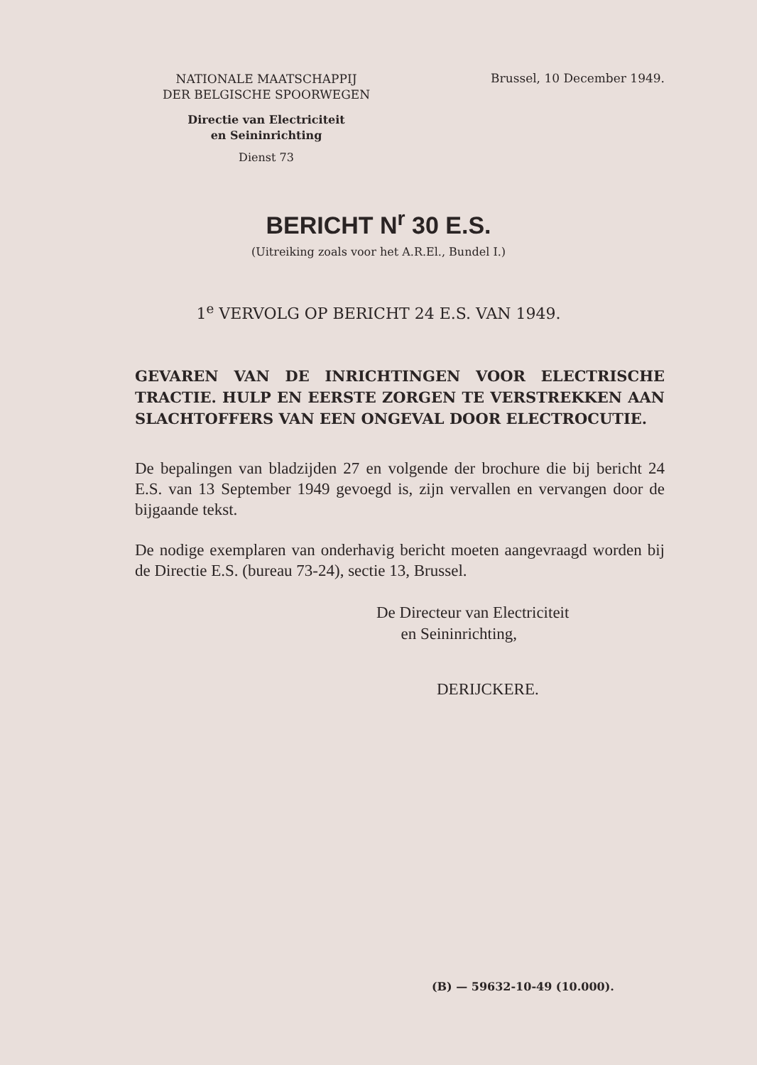NATIONALE MAATSCHAPPIJ
DER BELGISCHE SPOORWEGEN
Directie van Electriciteit
en Seininrichting
Dienst 73
Brussel, 10 December 1949.
BERICHT N<sup>r</sup> 30 E.S.
(Uitreiking zoals voor het A.R.El., Bundel I.)
1<sup>e</sup> VERVOLG OP BERICHT 24 E.S. VAN 1949.
GEVAREN VAN DE INRICHTINGEN VOOR ELECTRISCHE TRACTIE. HULP EN EERSTE ZORGEN TE VERSTREKKEN AAN SLACHTOFFERS VAN EEN ONGEVAL DOOR ELECTROCUTIE.
De bepalingen van bladzijden 27 en volgende der brochure die bij bericht 24 E.S. van 13 September 1949 gevoegd is, zijn vervallen en vervangen door de bijgaande tekst.
De nodige exemplaren van onderhavig bericht moeten aangevraagd worden bij de Directie E.S. (bureau 73-24), sectie 13, Brussel.
De Directeur van Electriciteit
en Seininrichting,
DERIJCKERE.
(B) — 59632-10-49 (10.000).